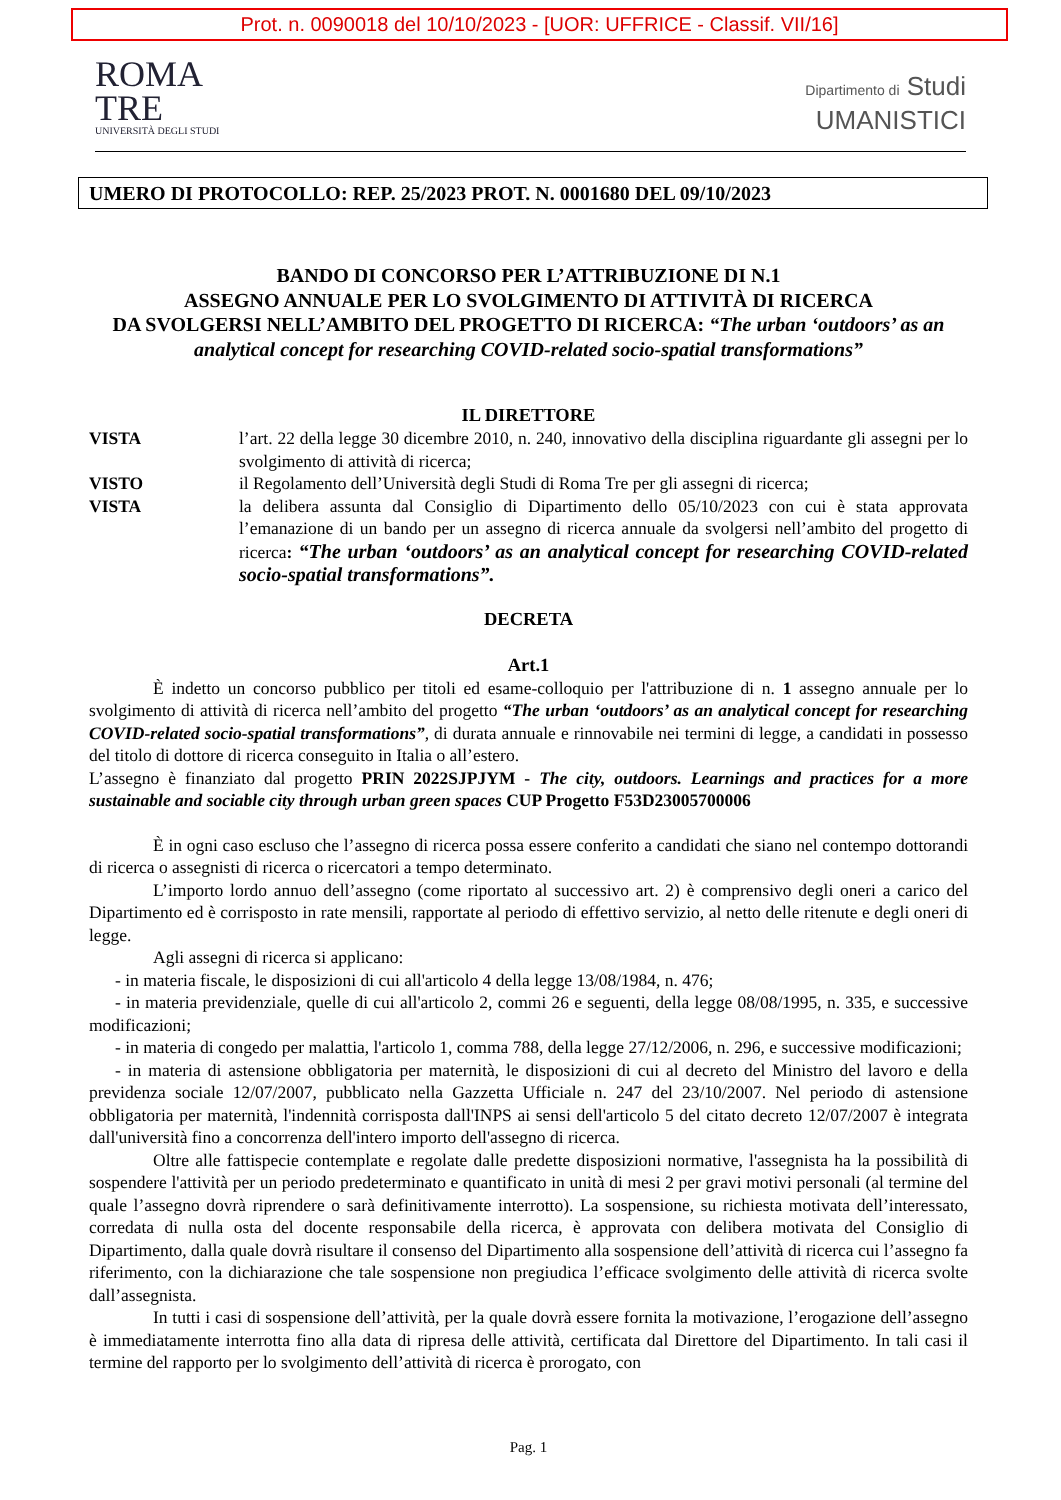Prot. n. 0090018 del 10/10/2023 - [UOR: UFFRICE - Classif. VII/16]
ROMA
TRE
UNIVERSITÀ DEGLI STUDI
Dipartimento di Studi
UMANISTICI
UMERO DI PROTOCOLLO: REP. 25/2023 PROT. N. 0001680 DEL 09/10/2023
BANDO DI CONCORSO PER L’ATTRIBUZIONE DI N.1
ASSEGNO ANNUALE PER LO SVOLGIMENTO DI ATTIVITÀ DI RICERCA
DA SVOLGERSI NELL’AMBITO DEL PROGETTO DI RICERCA: “The urban ‘outdoors’ as an analytical concept for researching COVID-related socio-spatial transformations”
IL DIRETTORE
VISTA l’art. 22 della legge 30 dicembre 2010, n. 240, innovativo della disciplina riguardante gli assegni per lo svolgimento di attività di ricerca;
VISTO il Regolamento dell’Università degli Studi di Roma Tre per gli assegni di ricerca;
VISTA la delibera assunta dal Consiglio di Dipartimento dello 05/10/2023 con cui è stata approvata l’emanazione di un bando per un assegno di ricerca annuale da svolgersi nell’ambito del progetto di ricerca: “The urban ‘outdoors’ as an analytical concept for researching COVID-related socio-spatial transformations”.
DECRETA
Art.1
È indetto un concorso pubblico per titoli ed esame-colloquio per l'attribuzione di n. 1 assegno annuale per lo svolgimento di attività di ricerca nell’ambito del progetto “The urban ‘outdoors’ as an analytical concept for researching COVID-related socio-spatial transformations”, di durata annuale e rinnovabile nei termini di legge, a candidati in possesso del titolo di dottore di ricerca conseguito in Italia o all’estero.
L’assegno è finanziato dal progetto PRIN 2022SJPJYM - The city, outdoors. Learnings and practices for a more sustainable and sociable city through urban green spaces CUP Progetto F53D23005700006
È in ogni caso escluso che l’assegno di ricerca possa essere conferito a candidati che siano nel contempo dottorandi di ricerca o assegnisti di ricerca o ricercatori a tempo determinato.
L’importo lordo annuo dell’assegno (come riportato al successivo art. 2) è comprensivo degli oneri a carico del Dipartimento ed è corrisposto in rate mensili, rapportate al periodo di effettivo servizio, al netto delle ritenute e degli oneri di legge.
Agli assegni di ricerca si applicano:
- in materia fiscale, le disposizioni di cui all'articolo 4 della legge 13/08/1984, n. 476;
- in materia previdenziale, quelle di cui all'articolo 2, commi 26 e seguenti, della legge 08/08/1995, n. 335, e successive modificazioni;
- in materia di congedo per malattia, l'articolo 1, comma 788, della legge 27/12/2006, n. 296, e successive modificazioni;
- in materia di astensione obbligatoria per maternità, le disposizioni di cui al decreto del Ministro del lavoro e della previdenza sociale 12/07/2007, pubblicato nella Gazzetta Ufficiale n. 247 del 23/10/2007. Nel periodo di astensione obbligatoria per maternità, l'indennità corrisposta dall'INPS ai sensi dell'articolo 5 del citato decreto 12/07/2007 è integrata dall'università fino a concorrenza dell'intero importo dell'assegno di ricerca.
Oltre alle fattispecie contemplate e regolate dalle predette disposizioni normative, l'assegnista ha la possibilità di sospendere l'attività per un periodo predeterminato e quantificato in unità di mesi 2 per gravi motivi personali (al termine del quale l’assegno dovrà riprendere o sarà definitivamente interrotto). La sospensione, su richiesta motivata dell’interessato, corredata di nulla osta del docente responsabile della ricerca, è approvata con delibera motivata del Consiglio di Dipartimento, dalla quale dovrà risultare il consenso del Dipartimento alla sospensione dell’attività di ricerca cui l’assegno fa riferimento, con la dichiarazione che tale sospensione non pregiudica l’efficace svolgimento delle attività di ricerca svolte dall’assegnista.
In tutti i casi di sospensione dell’attività, per la quale dovrà essere fornita la motivazione, l’erogazione dell’assegno è immediatamente interrotta fino alla data di ripresa delle attività, certificata dal Direttore del Dipartimento. In tali casi il termine del rapporto per lo svolgimento dell’attività di ricerca è prorogato, con
Pag. 1